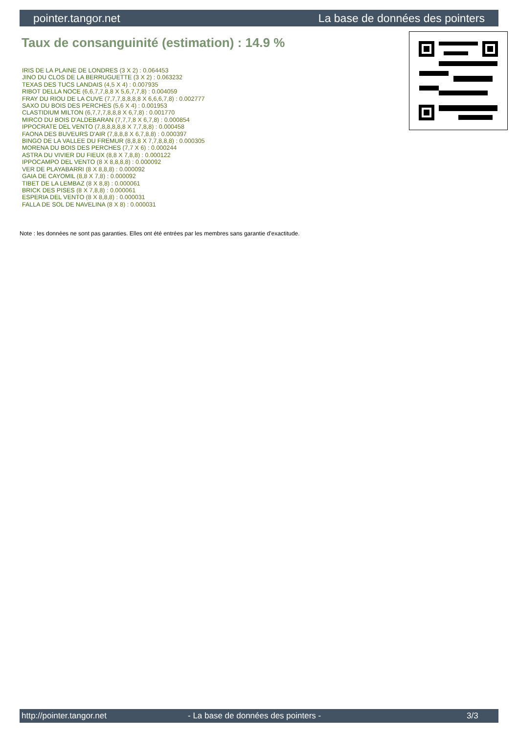pointer.tangor.net La base de données des pointers
Taux de consanguinité (estimation) : 14.9 %
IRIS DE LA PLAINE DE LONDRES (3 X 2) : 0.064453
JINO DU CLOS DE LA BERRUGUETTE (3 X 2) : 0.063232
TEXAS DES TUCS LANDAIS (4,5 X 4) : 0.007935
RIBOT DELLA NOCE (6,6,7,7,8,8 X 5,6,7,7,8) : 0.004059
FRAY DU RIOU DE LA CUVE (7,7,7,8,8,8,8 X 6,6,6,7,8) : 0.002777
SAXO DU BOIS DES PERCHES (5,6 X 4) : 0.001953
CLASTIDIUM MILTON (6,7,7,7,8,8,8 X 6,7,8) : 0.001770
MIRCO DU BOIS D'ALDEBARAN (7,7,7,8 X 6,7,8) : 0.000854
IPPOCRATE DEL VENTO (7,8,8,8,8,8 X 7,7,8,8) : 0.000458
FAONA DES BUVEURS D'AIR (7,8,8,8 X 6,7,8,8) : 0.000397
BINGO DE LA VALLEE DU FREMUR (8,8,8 X 7,7,8,8,8) : 0.000305
MORENA DU BOIS DES PERCHES (7,7 X 6) : 0.000244
ASTRA DU VIVIER DU FIEUX (8,8 X 7,8,8) : 0.000122
IPPOCAMPO DEL VENTO (8 X 8,8,8,8) : 0.000092
VER DE PLAYABARRI (8 X 8,8,8) : 0.000092
GAIA DE CAYOMIL (8,8 X 7,8) : 0.000092
TIBET DE LA LEMBAZ (8 X 8,8) : 0.000061
BRICK DES PISES (8 X 7,8,8) : 0.000061
ESPERIA DEL VENTO (8 X 8,8,8) : 0.000031
FALLA DE SOL DE NAVELINA (8 X 8) : 0.000031
Note : les données ne sont pas garanties. Elles ont été entrées par les membres sans garantie d'exactitude.
http://pointer.tangor.net - La base de données des pointers - 3/3